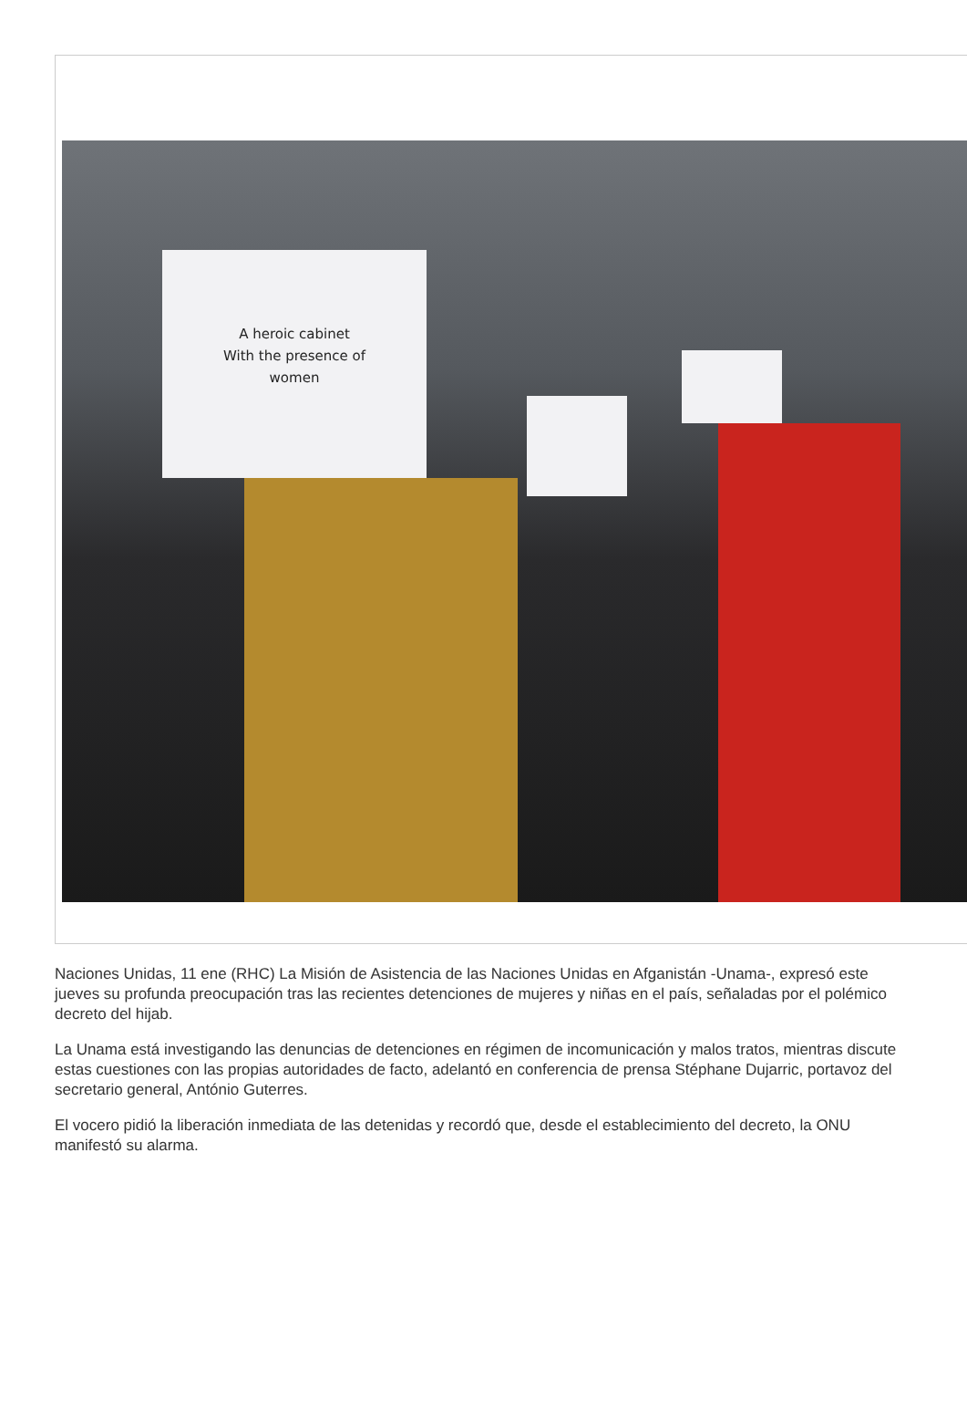A heroic cabinet
With the presence of
women
Naciones Unidas, 11 ene (RHC) La Misión de Asistencia de las Naciones Unidas en Afganistán -Unama-, expresó este jueves su profunda preocupación tras las recientes detenciones de mujeres y niñas en el país, señaladas por el polémico decreto del hijab.
La Unama está investigando las denuncias de detenciones en régimen de incomunicación y malos tratos, mientras discute estas cuestiones con las propias autoridades de facto, adelantó en conferencia de prensa Stéphane Dujarric, portavoz del secretario general, António Guterres.
El vocero pidió la liberación inmediata de las detenidas y recordó que, desde el establecimiento del decreto, la ONU manifestó su alarma.